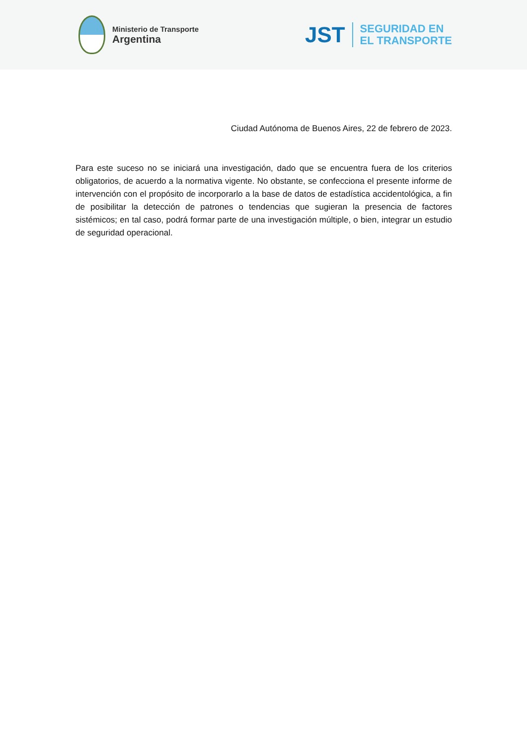Ministerio de Transporte
Argentina
JST
SEGURIDAD EN
EL TRANSPORTE
Ciudad Autónoma de Buenos Aires, 22 de febrero de 2023.
Para este suceso no se iniciará una investigación, dado que se encuentra fuera de los criterios obligatorios, de acuerdo a la normativa vigente. No obstante, se confecciona el presente informe de intervención con el propósito de incorporarlo a la base de datos de estadística accidentológica, a fin de posibilitar la detección de patrones o tendencias que sugieran la presencia de factores sistémicos; en tal caso, podrá formar parte de una investigación múltiple, o bien, integrar un estudio de seguridad operacional.